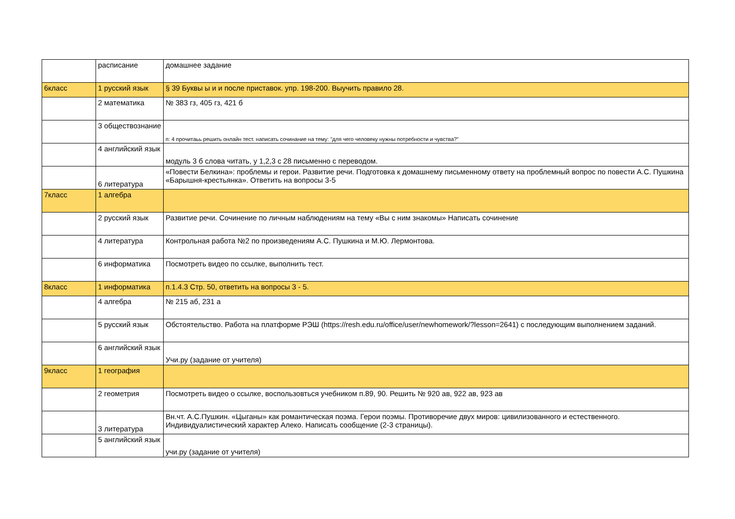| | расписание | домашнее задание |
| 6класс | 1 русский язык | § 39 Буквы ы и и после приставок. упр. 198-200. Выучить правило 28. |
| | 2 математика | № 383 гз, 405 гз, 421 б |
| | 3 обществознание | п: 4 прочитаьь решить онлайн тест. написать сочинание на тему: "для чего человеку нужны потребности и чувства?" |
| | 4 английский язык | модуль 3 б слова читать, у 1,2,3 с 28 письменно с переводом. |
| | 6 литература | «Повести Белкина»: проблемы и герои. Развитие речи. Подготовка к домашнему письменному ответу на проблемный вопрос по повести А.С. Пушкина «Барышня-крестьянка». Ответить на вопросы 3-5 |
| 7класс | 1 алгебра | |
| | 2 русский язык | Развитие речи. Сочинение по личным наблюдениям на тему «Вы с ним знакомы» Написать сочинение |
| | 4 литература | Контрольная работа №2 по произведениям А.С. Пушкина и М.Ю. Лермонтова. |
| | 6 информатика | Посмотреть видео по ссылке, выполнить тест. |
| 8класс | 1 информатика | п.1.4.3 Стр. 50, ответить на вопросы 3 - 5. |
| | 4 алгебра | № 215 аб, 231 а |
| | 5 русский язык | Обстоятельство. Работа на платформе РЭШ (https://resh.edu.ru/office/user/newhomework/?lesson=2641) с последующим выполнением заданий. |
| | 6 английский язык | Учи.ру (задание от учителя) |
| 9класс | 1 география | |
| | 2 геометрия | Посмотреть видео о ссылке, воспользовться учебником п.89, 90. Решить № 920 ав, 922 ав, 923 ав |
| | 3 литература | Вн.чт. А.С.Пушкин. «Цыганы» как романтическая поэма. Герои поэмы. Противоречие двух миров: цивилизованного и естественного. Индивидуалистический характер Алеко. Написать сообщение (2-3 страницы). |
| | 5 английский язык | учи.ру (задание от учителя) |